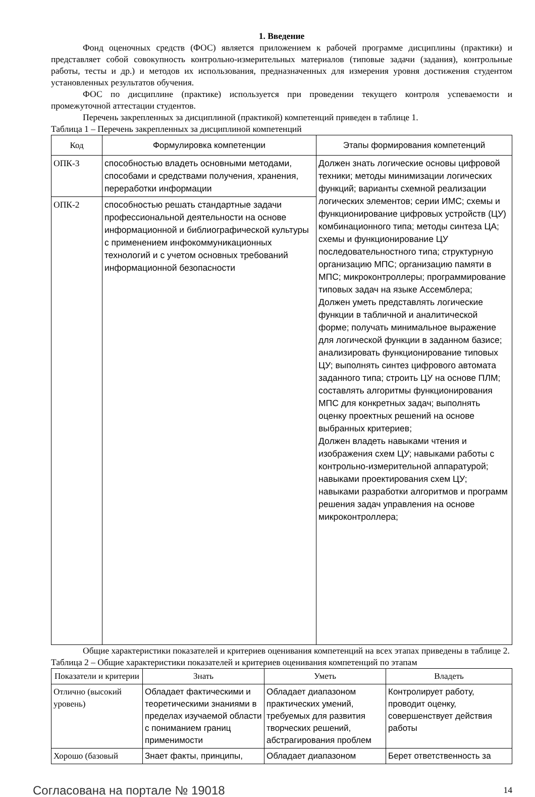1. Введение
Фонд оценочных средств (ФОС) является приложением к рабочей программе дисциплины (практики) и представляет собой совокупность контрольно-измерительных материалов (типовые задачи (задания), контрольные работы, тесты и др.) и методов их использования, предназначенных для измерения уровня достижения студентом установленных результатов обучения.
ФОС по дисциплине (практике) используется при проведении текущего контроля успеваемости и промежуточной аттестации студентов.
Перечень закрепленных за дисциплиной (практикой) компетенций приведен в таблице 1.
Таблица 1 – Перечень закрепленных за дисциплиной компетенций
| Код | Формулировка компетенции | Этапы формирования компетенций |
| --- | --- | --- |
| ОПК-3 | способностью владеть основными методами, способами и средствами получения, хранения, переработки информации | Должен знать логические основы цифровой техники; методы минимизации логических функций; варианты схемной реализации логических элементов; серии ИМС; схемы и функционирование цифровых устройств (ЦУ) комбинационного типа; методы синтеза ЦА; схемы и функционирование ЦУ последовательностного типа; структурную организацию МПС; организацию памяти в МПС; микроконтроллеры; программирование типовых задач на языке Ассемблера; Должен уметь представлять логические функции в табличной и аналитической форме; получать минимальное выражение для логической функции в заданном базисе; анализировать функционирование типовых ЦУ; выполнять синтез цифрового автомата заданного типа; строить ЦУ на основе ПЛМ; составлять алгоритмы функционирования МПС для конкретных задач; выполнять оценку проектных решений на основе выбранных критериев; Должен владеть навыками чтения и изображения схем ЦУ; навыками работы с контрольно-измерительной аппаратурой; навыками проектирования схем ЦУ; навыками разработки алгоритмов и программ решения задач управления на основе микроконтроллера; |
| ОПК-2 | способностью решать стандартные задачи профессиональной деятельности на основе информационной и библиографической культуры с применением инфокоммуникационных технологий и с учетом основных требований информационной безопасности | |
Общие характеристики показателей и критериев оценивания компетенций на всех этапах приведены в таблице 2.
Таблица 2 – Общие характеристики показателей и критериев оценивания компетенций по этапам
| Показатели и критерии | Знать | Уметь | Владеть |
| --- | --- | --- | --- |
| Отлично (высокий уровень) | Обладает фактическими и теоретическими знаниями в пределах изучаемой области с пониманием границ применимости | Обладает диапазоном практических умений, требуемых для развития творческих решений, абстрагирования проблем | Контролирует работу, проводит оценку, совершенствует действия работы |
| Хорошо (базовый | Знает факты, принципы, | Обладает диапазоном | Берет ответственность за |
Согласована на портале № 19018 14